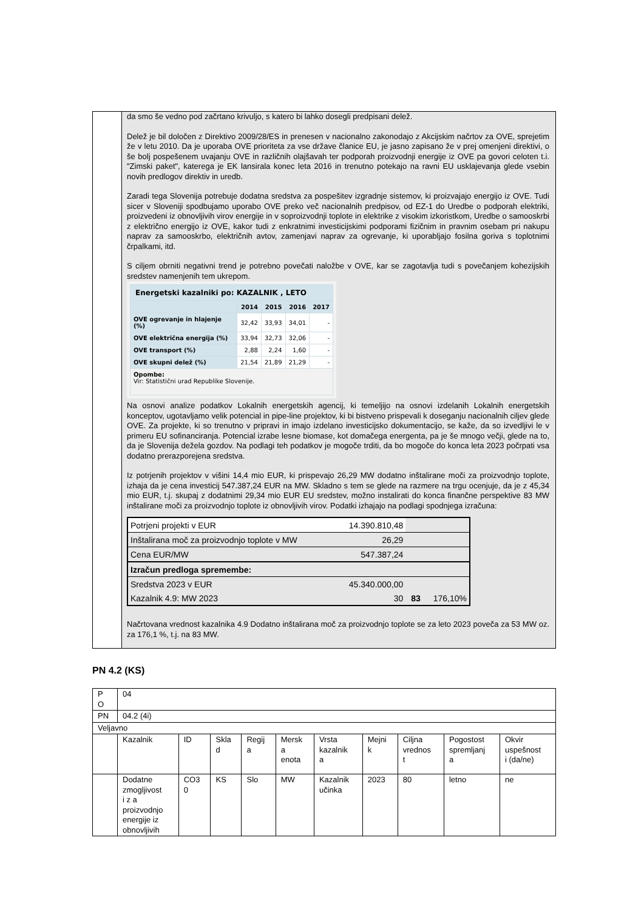da smo še vedno pod začrtano krivuljo, s katero bi lahko dosegli predpisani delež.
Delež je bil določen z Direktivo 2009/28/ES in prenesen v nacionalno zakonodajo z Akcijskim načrtov za OVE, sprejetim že v letu 2010. Da je uporaba OVE prioriteta za vse države članice EU, je jasno zapisano že v prej omenjeni direktivi, o še bolj pospešenem uvajanju OVE in različnih olajšavah ter podporah proizvodnji energije iz OVE pa govori celoten t.i. "Zimski paket", katerega je EK lansirala konec leta 2016 in trenutno potekajo na ravni EU usklajevanja glede vsebin novih predlogov direktiv in uredb.
Zaradi tega Slovenija potrebuje dodatna sredstva za pospešitev izgradnje sistemov, ki proizvajajo energijo iz OVE. Tudi sicer v Sloveniji spodbujamo uporabo OVE preko več nacionalnih predpisov, od EZ-1 do Uredbe o podporah elektriki, proizvedeni iz obnovljivih virov energije in v soproizvodnji toplote in elektrike z visokim izkoristkom, Uredbe o samooskrbi z električno energijo iz OVE, kakor tudi z enkratnimi investicijskimi podporami fizičnim in pravnim osebam pri nakupu naprav za samooskrbo, električnih avtov, zamenjavi naprav za ogrevanje, ki uporabljajo fosilna goriva s toplotnimi črpalkami, itd.
S ciljem obrniti negativni trend je potrebno povečati naložbe v OVE, kar se zagotavlja tudi s povečanjem kohezijskih sredstev namenjenih tem ukrepom.
| Energetski kazalniki po: KAZALNIK , LETO | | | | |
| --- | --- | --- | --- | --- |
| | 2014 | 2015 | 2016 | 2017 |
| OVE ogrevanje in hlajenje (%) | 32,42 | 33,93 | 34,01 | - |
| OVE električna energija (%) | 33,94 | 32,73 | 32,06 | - |
| OVE transport (%) | 2,88 | 2,24 | 1,60 | - |
| OVE skupni delež (%) | 21,54 | 21,89 | 21,29 | - |
| Opombe: Vir: Statistični urad Republike Slovenije. | | | | |
Na osnovi analize podatkov Lokalnih energetskih agencij, ki temeljijo na osnovi izdelanih Lokalnih energetskih konceptov, ugotavljamo velik potencial in pipe-line projektov, ki bi bistveno prispevali k doseganju nacionalnih ciljev glede OVE. Za projekte, ki so trenutno v pripravi in imajo izdelano investicijsko dokumentacijo, se kaže, da so izvedljivi le v primeru EU sofinanciranja. Potencial izrabe lesne biomase, kot domačega energenta, pa je še mnogo večji, glede na to, da je Slovenija dežela gozdov. Na podlagi teh podatkov je mogoče trditi, da bo mogoče do konca leta 2023 počrpati vsa dodatno prerazporejena sredstva.
Iz potrjenih projektov v višini 14,4 mio EUR, ki prispevajo 26,29 MW dodatno inštalirane moči za proizvodnjo toplote, izhaja da je cena investicij 547.387,24 EUR na MW. Skladno s tem se glede na razmere na trgu ocenjuje, da je z 45,34 mio EUR, t.j. skupaj z dodatnimi 29,34 mio EUR EU sredstev, možno instalirati do konca finančne perspektive 83 MW inštalirane moči za proizvodnjo toplote iz obnovljivih virov. Podatki izhajajo na podlagi spodnjega izračuna:
| Potrjeni projekti v EUR | 14.390.810,48 | | |
| Inštalirana moč za proizvodnjo toplote v MW | 26,29 | | |
| Cena EUR/MW | 547.387,24 | | |
| Izračun predloga spremembe: | | | |
| Sredstva 2023 v EUR | 45.340.000,00 | | |
| Kazalnik 4.9: MW 2023 | 30 | 83 | 176,10% |
Načrtovana vrednost kazalnika 4.9 Dodatno inštalirana moč za proizvodnjo toplote se za leto 2023 poveča za 53 MW oz. za 176,1 %, t.j. na 83 MW.
PN 4.2 (KS)
| P O | 04 | | | | | | | | | |
| PN | 04.2 (4i) | | | | | | | | | |
| Veljavno | | | | | | | | | | |
| | Kazalnik | ID | Skla d | Regij a | Mersk a enota | Vrsta kazalnik a | Mejni k | Ciljna vrednos t | Pogostost spremljanj a | Okvir uspešnost i (da/ne) |
| | Dodatne zmogljivost i z a proizvodnjo energije iz obnovljivih | CO3 0 | KS | Slo | MW | Kazalnik učinka | 2023 | 80 | letno | ne |